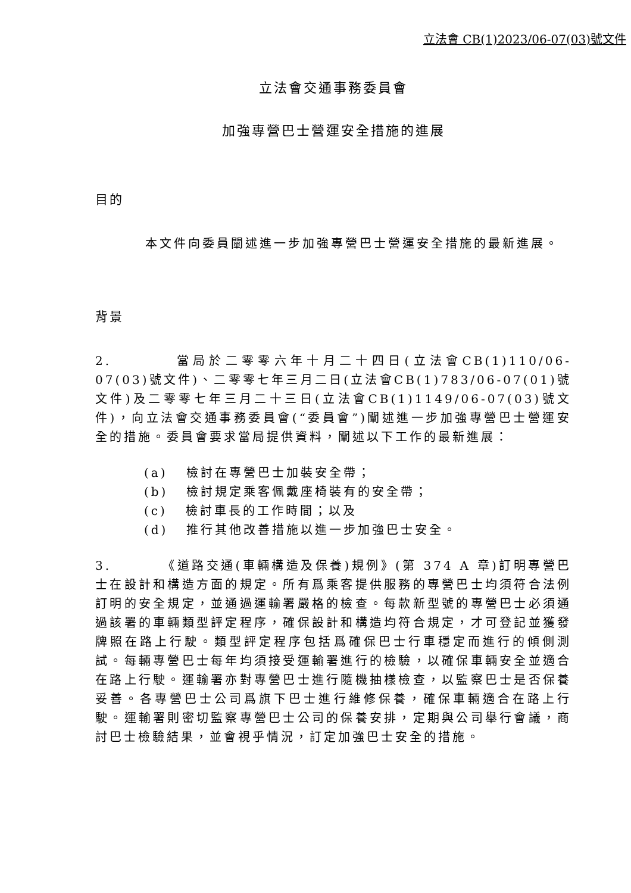立法會 CB(1)2023/06-07(03)號文件
立法會交通事務委員會
加強專營巴士營運安全措施的進展
目的
本文件向委員闡述進一步加強專營巴士營運安全措施的最新進展。
背景
2. 當局於二零零六年十月二十四日(立法會CB(1)110/06-07(03)號文件)、二零零七年三月二日(立法會CB(1)783/06-07(01)號文件)及二零零七年三月二十三日(立法會CB(1)1149/06-07(03)號文件)，向立法會交通事務委員會(“委員會”)闡述進一步加強專營巴士營運安全的措施。委員會要求當局提供資料，闡述以下工作的最新進展：
(a) 檢討在專營巴士加裝安全帶；
(b) 檢討規定乘客佩戴座椅裝有的安全帶；
(c) 檢討車長的工作時間；以及
(d) 推行其他改善措施以進一步加強巴士安全。
3. 《道路交通(車輛構造及保養)規例》(第 374 A 章)訂明專營巴士在設計和構造方面的規定。所有爲乘客提供服務的專營巴士均須符合法例訂明的安全規定，並通過運輸署嚴格的檢查。每款新型號的專營巴士必須通過該署的車輛類型評定程序，確保設計和構造均符合規定，才可登記並獲發牌照在路上行駛。類型評定程序包括爲確保巴士行車穩定而進行的傾側測試。每輛專營巴士每年均須接受運輸署進行的檢驗，以確保車輛安全並適合在路上行駛。運輸署亦對專營巴士進行隨機抽樣檢查，以監察巴士是否保養妥善。各專營巴士公司爲旗下巴士進行維修保養，確保車輛適合在路上行駛。運輸署則密切監察專營巴士公司的保養安排，定期與公司舉行會議，商討巴士檢驗結果，並會視乎情況，訂定加強巴士安全的措施。